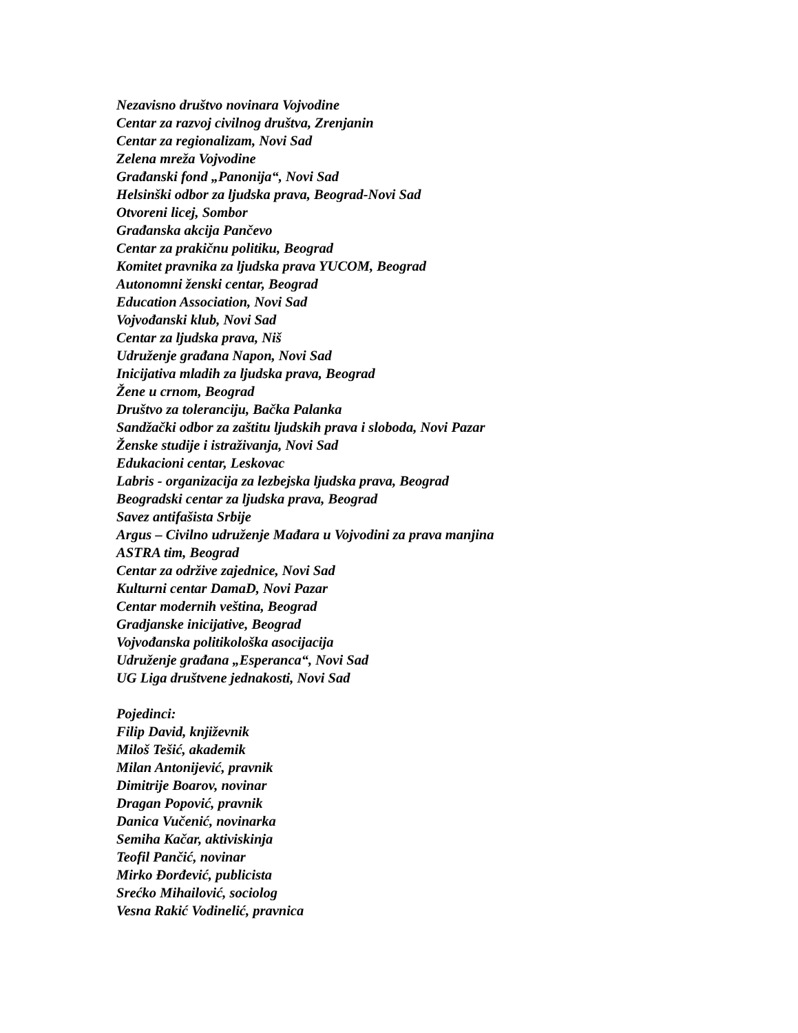Nezavisno društvo novinara Vojvodine
Centar za razvoj civilnog društva, Zrenjanin
Centar za regionalizam, Novi Sad
Zelena mreža Vojvodine
Građanski fond „Panonija“, Novi Sad
Helsinški odbor za ljudska prava, Beograd-Novi Sad
Otvoreni licej, Sombor
Građanska akcija Pančevo
Centar za prakičnu politiku, Beograd
Komitet pravnika za ljudska prava YUCOM, Beograd
Autonomni ženski centar, Beograd
Education Association, Novi Sad
Vojvođanski klub, Novi Sad
Centar za ljudska prava, Niš
Udruženje građana Napon, Novi Sad
Inicijativa mladih za ljudska prava, Beograd
Žene u crnom, Beograd
Društvo za toleranciju, Bačka Palanka
Sandžački odbor za zaštitu ljudskih prava i sloboda, Novi Pazar
Ženske studije i istraživanja, Novi Sad
Edukacioni centar, Leskovac
Labris - organizacija za lezbejska ljudska prava, Beograd
Beogradski centar za ljudska prava, Beograd
Savez antifašista Srbije
Argus – Civilno udruženje Mađara u Vojvodini za prava manjina
ASTRA tim, Beograd
Centar za održive zajednice, Novi Sad
Kulturni centar DamaD, Novi Pazar
Centar modernih veština, Beograd
Gradjanske inicijative, Beograd
Vojvođanska politikološka asocijacija
Udruženje građana „Esperanca“, Novi Sad
UG Liga društvene jednakosti, Novi Sad
Pojedinci:
Filip David, književnik
Miloš Tešić, akademik
Milan Antonijević, pravnik
Dimitrije Boarov, novinar
Dragan Popović, pravnik
Danica Vučenić, novinarka
Semiha Kačar, aktiviskinja
Teofil Pančić, novinar
Mirko Đorđević, publicista
Srećko Mihailović, sociolog
Vesna Rakić Vodinelić, pravnica